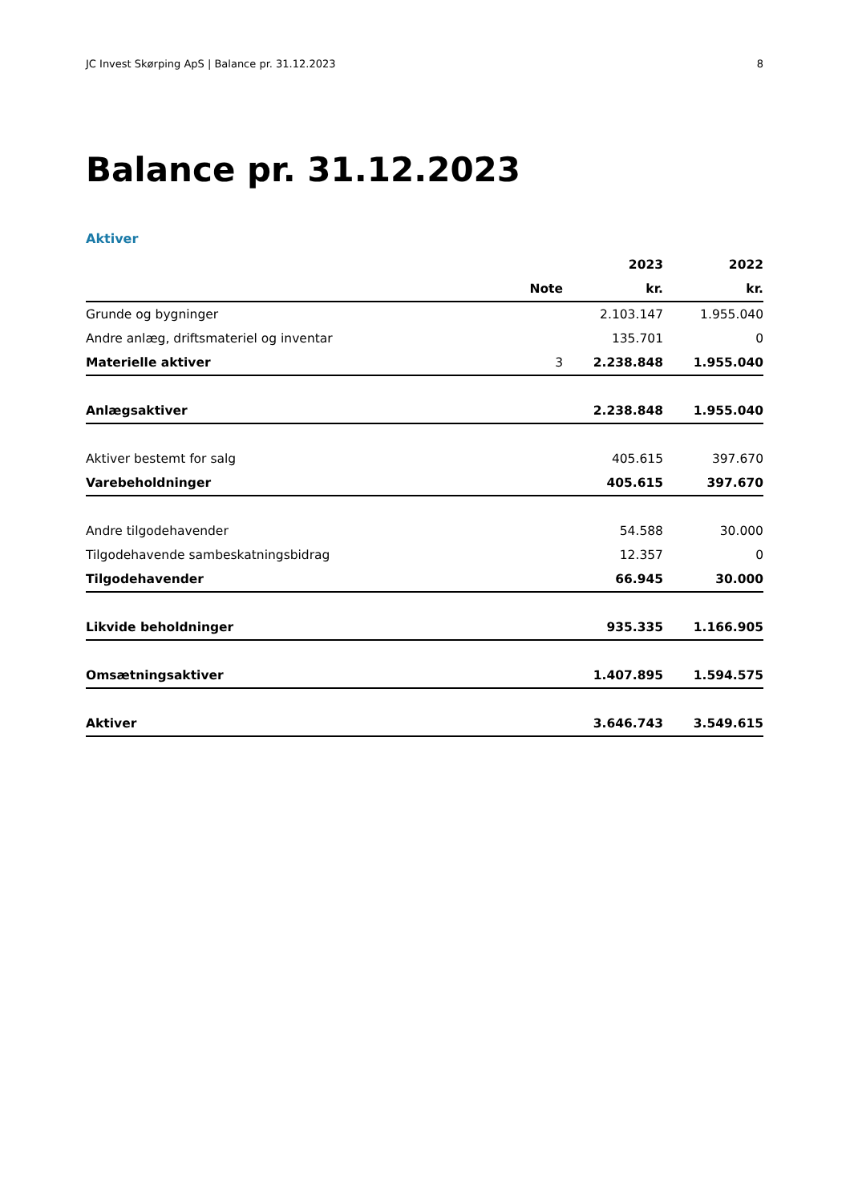JC Invest Skørping ApS | Balance pr. 31.12.2023 8
Balance pr. 31.12.2023
Aktiver
| | | 2023 | 2022 |
| --- | --- | --- | --- |
| | Note | kr. | kr. |
| Grunde og bygninger | | 2.103.147 | 1.955.040 |
| Andre anlæg, driftsmateriel og inventar | | 135.701 | 0 |
| Materielle aktiver | 3 | 2.238.848 | 1.955.040 |
| Anlægsaktiver | | 2.238.848 | 1.955.040 |
| Aktiver bestemt for salg | | 405.615 | 397.670 |
| Varebeholdninger | | 405.615 | 397.670 |
| Andre tilgodehavender | | 54.588 | 30.000 |
| Tilgodehavende sambeskatningsbidrag | | 12.357 | 0 |
| Tilgodehavender | | 66.945 | 30.000 |
| Likvide beholdninger | | 935.335 | 1.166.905 |
| Omsætningsaktiver | | 1.407.895 | 1.594.575 |
| Aktiver | | 3.646.743 | 3.549.615 |